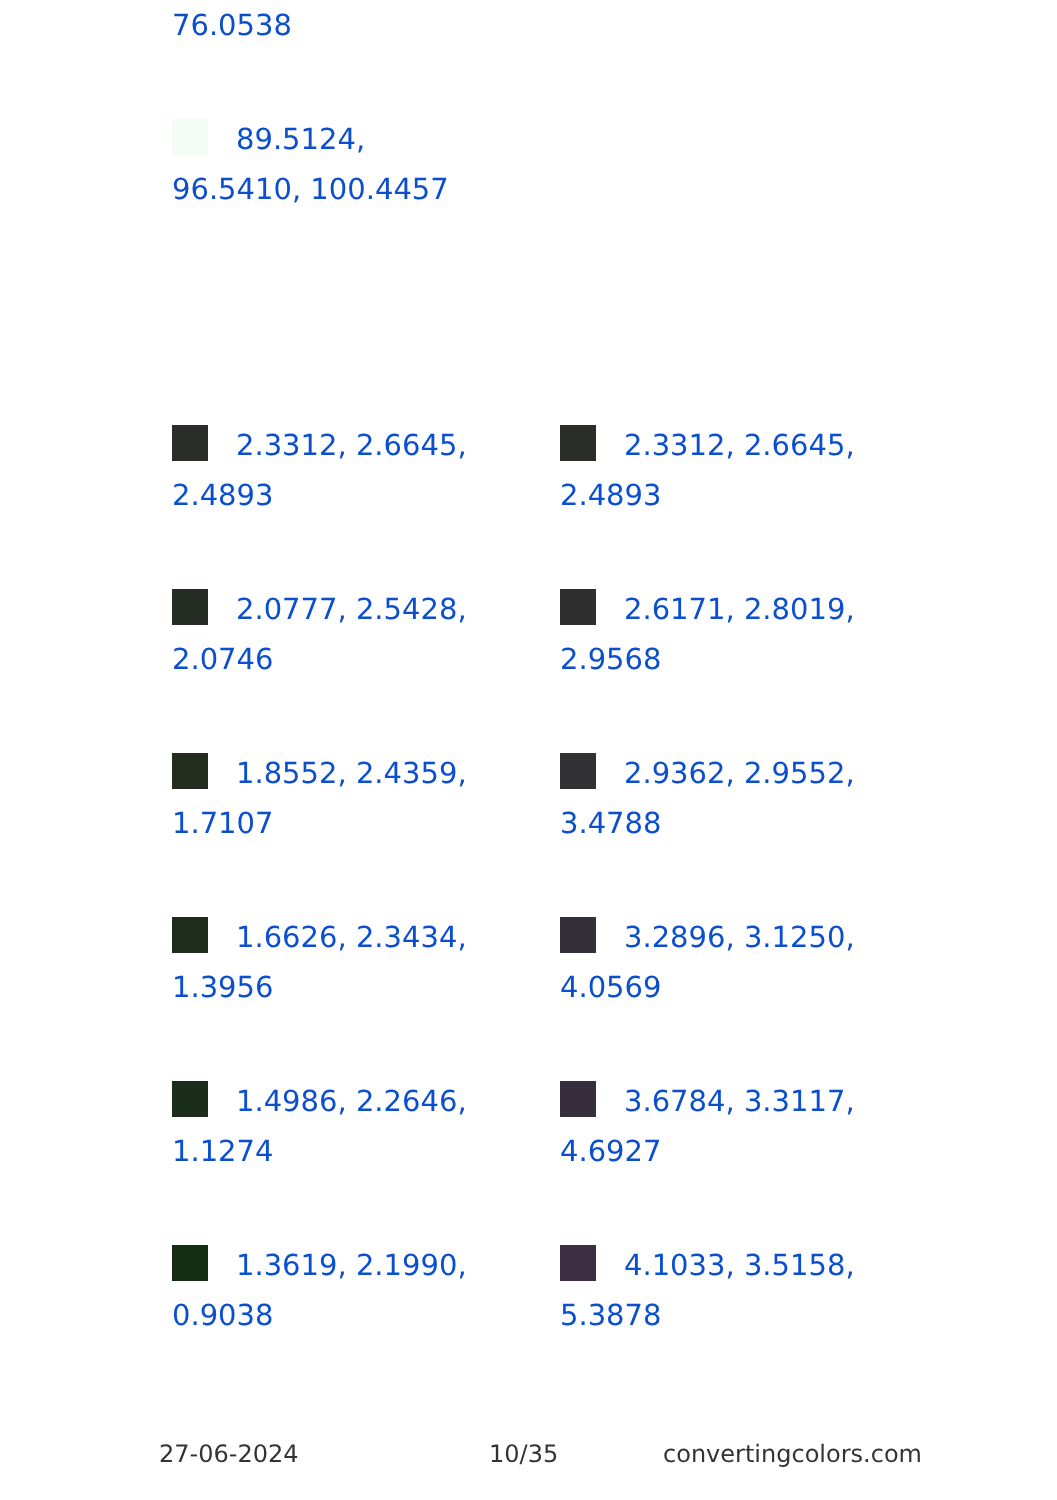76.0538
89.5124, 96.5410, 100.4457
2.3312, 2.6645, 2.4893
2.3312, 2.6645, 2.4893
2.0777, 2.5428, 2.0746
2.6171, 2.8019, 2.9568
1.8552, 2.4359, 1.7107
2.9362, 2.9552, 3.4788
1.6626, 2.3434, 1.3956
3.2896, 3.1250, 4.0569
1.4986, 2.2646, 1.1274
3.6784, 3.3117, 4.6927
1.3619, 2.1990, 0.9038
4.1033, 3.5158, 5.3878
27-06-2024 10/35 convertingcolors.com